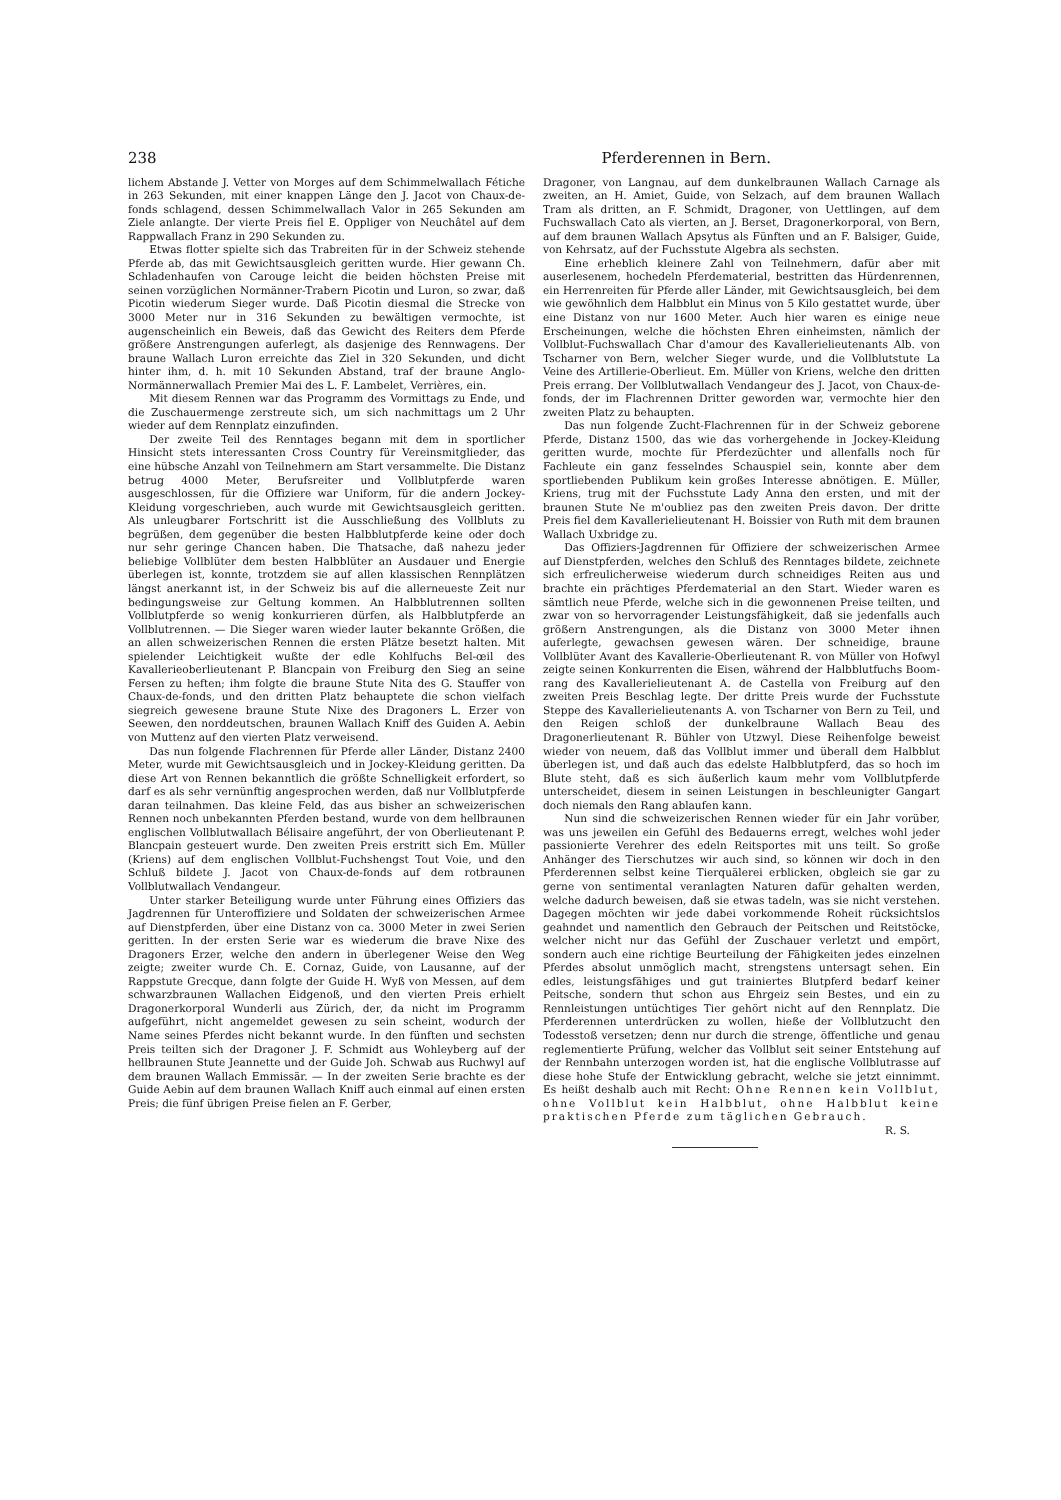238 Pferderennen in Bern.
lichem Abstande J. Vetter von Morges auf dem Schimmelwallach Fétiche in 263 Sekunden, mit einer knappen Länge den J. Jacot von Chaux-de-fonds schlagend, dessen Schimmelwallach Valor in 265 Sekunden am Ziele anlangte. Der vierte Preis fiel E. Oppliger von Neuchâtel auf dem Rappwallach Franz in 290 Sekunden zu.
Etwas flotter spielte sich das Trabreiten für in der Schweiz stehende Pferde ab, das mit Gewichtsausgleich geritten wurde. Hier gewann Ch. Schladenhaufen von Carouge leicht die beiden höchsten Preise mit seinen vorzüglichen Normänner-Trabern Picotin und Luron, so zwar, daß Picotin wiederum Sieger wurde. Daß Picotin diesmal die Strecke von 3000 Meter nur in 316 Sekunden zu bewältigen vermochte, ist augenscheinlich ein Beweis, daß das Gewicht des Reiters dem Pferde größere Anstrengungen auferlegt, als dasjenige des Rennwagens. Der braune Wallach Luron erreichte das Ziel in 320 Sekunden, und dicht hinter ihm, d. h. mit 10 Sekunden Abstand, traf der braune Anglo-Normännerwallach Premier Mai des L. F. Lambelet, Verrières, ein.
Mit diesem Rennen war das Programm des Vormittags zu Ende, und die Zuschauermenge zerstreute sich, um sich nachmittags um 2 Uhr wieder auf dem Rennplatz einzufinden.
Der zweite Teil des Renntages begann mit dem in sportlicher Hinsicht stets interessanten Cross Country für Vereinsmitglieder, das eine hübsche Anzahl von Teilnehmern am Start versammelte. Die Distanz betrug 4000 Meter, Berufsreiter und Vollblutpferde waren ausgeschlossen, für die Offiziere war Uniform, für die andern Jockey-Kleidung vorgeschrieben, auch wurde mit Gewichtsausgleich geritten. Als unleugbarer Fortschritt ist die Ausschließung des Vollbluts zu begrüßen, dem gegenüber die besten Halbblutpferde keine oder doch nur sehr geringe Chancen haben. Die Thatsache, daß nahezu jeder beliebige Vollblüter dem besten Halbblüter an Ausdauer und Energie überlegen ist, konnte, trotzdem sie auf allen klassischen Rennplätzen längst anerkannt ist, in der Schweiz bis auf die allerneueste Zeit nur bedingungsweise zur Geltung kommen. An Halbblutrennen sollten Vollblutpferde so wenig konkurrieren dürfen, als Halbblutpferde an Vollblutrennen. — Die Sieger waren wieder lauter bekannte Größen, die an allen schweizerischen Rennen die ersten Plätze besetzt halten. Mit spielender Leichtigkeit wußte der edle Kohlfuchs Bel-œil des Kavallerieoberlieutenant P. Blancpain von Freiburg den Sieg an seine Fersen zu heften; ihm folgte die braune Stute Nita des G. Stauffer von Chaux-de-fonds, und den dritten Platz behauptete die schon vielfach siegreich gewesene braune Stute Nixe des Dragoners L. Erzer von Seewen, den norddeutschen, braunen Wallach Kniff des Guiden A. Aebin von Muttenz auf den vierten Platz verweisend.
Das nun folgende Flachrennen für Pferde aller Länder, Distanz 2400 Meter, wurde mit Gewichtsausgleich und in Jockey-Kleidung geritten. Da diese Art von Rennen bekanntlich die größte Schnelligkeit erfordert, so darf es als sehr vernünftig angesprochen werden, daß nur Vollblutpferde daran teilnahmen. Das kleine Feld, das aus bisher an schweizerischen Rennen noch unbekannten Pferden bestand, wurde von dem hellbraunen englischen Vollblutwallach Bélisaire angeführt, der von Oberlieutenant P. Blancpain gesteuert wurde. Den zweiten Preis erstritt sich Em. Müller (Kriens) auf dem englischen Vollblut-Fuchshengst Tout Voie, und den Schluß bildete J. Jacot von Chaux-de-fonds auf dem rotbraunen Vollblutwallach Vendangeur.
Unter starker Beteiligung wurde unter Führung eines Offiziers das Jagdrennen für Unteroffiziere und Soldaten der schweizerischen Armee auf Dienstpferden, über eine Distanz von ca. 3000 Meter in zwei Serien geritten. In der ersten Serie war es wiederum die brave Nixe des Dragoners Erzer, welche den andern in überlegener Weise den Weg zeigte; zweiter wurde Ch. E. Cornaz, Guide, von Lausanne, auf der Rappstute Grecque, dann folgte der Guide H. Wyß von Messen, auf dem schwarzbraunen Wallachen Eidgenoß, und den vierten Preis erhielt Dragonerkorporal Wunderli aus Zürich, der, da nicht im Programm aufgeführt, nicht angemeldet gewesen zu sein scheint, wodurch der Name seines Pferdes nicht bekannt wurde. In den fünften und sechsten Preis teilten sich der Dragoner J. F. Schmidt aus Wohleyberg auf der hellbraunen Stute Jeannette und der Guide Joh. Schwab aus Ruchwyl auf dem braunen Wallach Emmissär. — In der zweiten Serie brachte es der Guide Aebin auf dem braunen Wallach Kniff auch einmal auf einen ersten Preis; die fünf übrigen Preise fielen an F. Gerber,
Dragoner, von Langnau, auf dem dunkelbraunen Wallach Carnage als zweiten, an H. Amiet, Guide, von Selzach, auf dem braunen Wallach Tram als dritten, an F. Schmidt, Dragoner, von Uettlingen, auf dem Fuchswallach Cato als vierten, an J. Berset, Dragonerkorporal, von Bern, auf dem braunen Wallach Apsytus als Fünften und an F. Balsiger, Guide, von Kehrsatz, auf der Fuchsstute Algebra als sechsten.
Eine erheblich kleinere Zahl von Teilnehmern, dafür aber mit auserlesenem, hochedeln Pferdematerial, bestritten das Hürdenrennen, ein Herrenreiten für Pferde aller Länder, mit Gewichtsausgleich, bei dem wie gewöhnlich dem Halbblut ein Minus von 5 Kilo gestattet wurde, über eine Distanz von nur 1600 Meter. Auch hier waren es einige neue Erscheinungen, welche die höchsten Ehren einheimsten, nämlich der Vollblut-Fuchswallach Char d'amour des Kavallerielieutenants Alb. von Tscharner von Bern, welcher Sieger wurde, und die Vollblutstute La Veine des Artillerie-Oberlieut. Em. Müller von Kriens, welche den dritten Preis errang. Der Vollblutwallach Vendangeur des J. Jacot, von Chaux-de-fonds, der im Flachrennen Dritter geworden war, vermochte hier den zweiten Platz zu behaupten.
Das nun folgende Zucht-Flachrennen für in der Schweiz geborene Pferde, Distanz 1500, das wie das vorhergehende in Jockey-Kleidung geritten wurde, mochte für Pferdezüchter und allenfalls noch für Fachleute ein ganz fesselndes Schauspiel sein, konnte aber dem sportliebenden Publikum kein großes Interesse abnötigen. E. Müller, Kriens, trug mit der Fuchsstute Lady Anna den ersten, und mit der braunen Stute Ne m'oubliez pas den zweiten Preis davon. Der dritte Preis fiel dem Kavallerielieutenant H. Boissier von Ruth mit dem braunen Wallach Uxbridge zu.
Das Offiziers-Jagdrennen für Offiziere der schweizerischen Armee auf Dienstpferden, welches den Schluß des Renntages bildete, zeichnete sich erfreulicherweise wiederum durch schneidiges Reiten aus und brachte ein prächtiges Pferdematerial an den Start. Wieder waren es sämtlich neue Pferde, welche sich in die gewonnenen Preise teilten, und zwar von so hervorragender Leistungsfähigkeit, daß sie jedenfalls auch größern Anstrengungen, als die Distanz von 3000 Meter ihnen auferlegte, gewachsen gewesen wären. Der schneidige, braune Vollblüter Avant des Kavallerie-Oberlieutenant R. von Müller von Hofwyl zeigte seinen Konkurrenten die Eisen, während der Halbblutfuchs Boom-rang des Kavallerielieutenant A. de Castella von Freiburg auf den zweiten Preis Beschlag legte. Der dritte Preis wurde der Fuchsstute Steppe des Kavallerielieutenants A. von Tscharner von Bern zu Teil, und den Reigen schloß der dunkelbraune Wallach Beau des Dragonerlieutenant R. Bühler von Utzwyl. Diese Reihenfolge beweist wieder von neuem, daß das Vollblut immer und überall dem Halbblut überlegen ist, und daß auch das edelste Halbblutpferd, das so hoch im Blute steht, daß es sich äußerlich kaum mehr vom Vollblutpferde unterscheidet, diesem in seinen Leistungen in beschleunigter Gangart doch niemals den Rang ablaufen kann.
Nun sind die schweizerischen Rennen wieder für ein Jahr vorüber, was uns jeweilen ein Gefühl des Bedauerns erregt, welches wohl jeder passionierte Verehrer des edeln Reitsportes mit uns teilt. So große Anhänger des Tierschutzes wir auch sind, so können wir doch in den Pferderennen selbst keine Tierquälerei erblicken, obgleich sie gar zu gerne von sentimental veranlagten Naturen dafür gehalten werden, welche dadurch beweisen, daß sie etwas tadeln, was sie nicht verstehen. Dagegen möchten wir jede dabei vorkommende Roheit rücksichtslos geahndet und namentlich den Gebrauch der Peitschen und Reitstöcke, welcher nicht nur das Gefühl der Zuschauer verletzt und empört, sondern auch eine richtige Beurteilung der Fähigkeiten jedes einzelnen Pferdes absolut unmöglich macht, strengstens untersagt sehen. Ein edles, leistungsfähiges und gut trainiertes Blutpferd bedarf keiner Peitsche, sondern thut schon aus Ehrgeiz sein Bestes, und ein zu Rennleistungen untüchtiges Tier gehört nicht auf den Rennplatz. Die Pferderennen unterdrücken zu wollen, hieße der Vollblutzucht den Todesstoß versetzen; denn nur durch die strenge, öffentliche und genau reglementierte Prüfung, welcher das Vollblut seit seiner Entstehung auf der Rennbahn unterzogen worden ist, hat die englische Vollblutrasse auf diese hohe Stufe der Entwicklung gebracht, welche sie jetzt einnimmt. Es heißt deshalb auch mit Recht: Ohne Rennen kein Vollblut, ohne Vollblut kein Halbblut, ohne Halbblut keine praktischen Pferde zum täglichen Gebrauch. R. S.